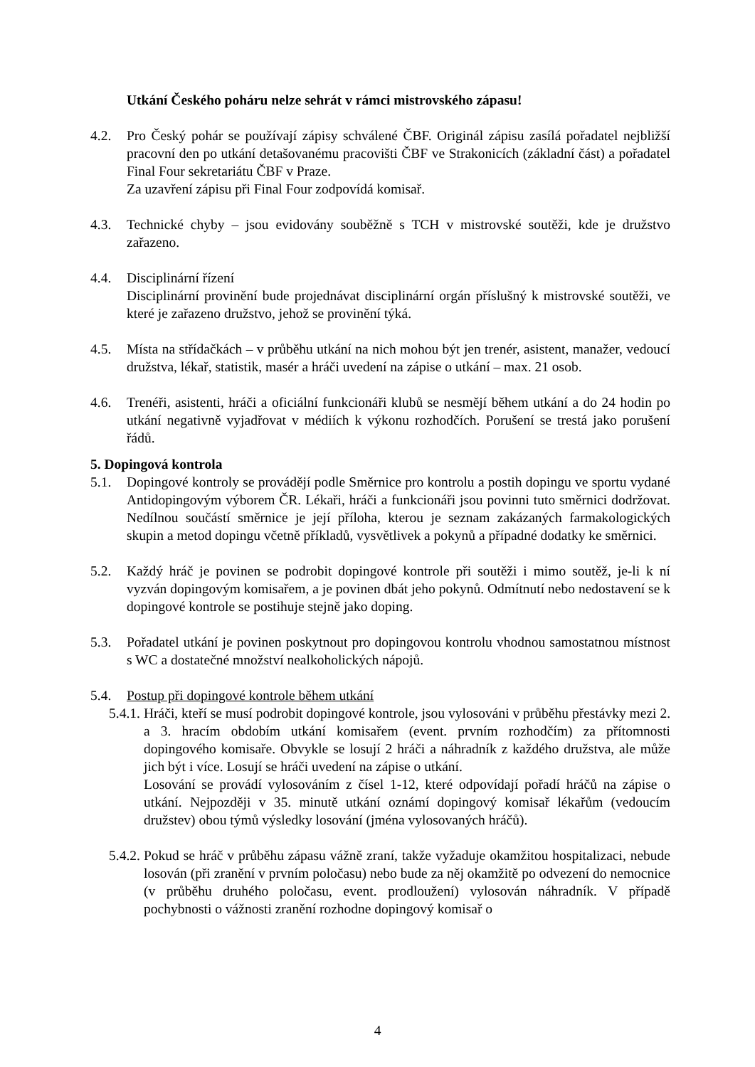Utkání Českého poháru nelze sehrát v rámci mistrovského zápasu!
4.2. Pro Český pohár se používají zápisy schválené ČBF. Originál zápisu zasílá pořadatel nejbližší pracovní den po utkání detašovanému pracovišti ČBF ve Strakonicích (základní část) a pořadatel Final Four sekretariátu ČBF v Praze.
Za uzavření zápisu při Final Four zodpovídá komisař.
4.3. Technické chyby – jsou evidovány souběžně s TCH v mistrovské soutěži, kde je družstvo zařazeno.
4.4. Disciplinární řízení
Disciplinární provinění bude projednávat disciplinární orgán příslušný k mistrovské soutěži, ve které je zařazeno družstvo, jehož se provinění týká.
4.5. Místa na střídačkách – v průběhu utkání na nich mohou být jen trenér, asistent, manažer, vedoucí družstva, lékař, statistik, masér a hráči uvedení na zápise o utkání – max. 21 osob.
4.6. Trenéři, asistenti, hráči a oficiální funkcionáři klubů se nesmějí během utkání a do 24 hodin po utkání negativně vyjadřovat v médiích k výkonu rozhodčích. Porušení se trestá jako porušení řádů.
5. Dopingová kontrola
5.1. Dopingové kontroly se provádějí podle Směrnice pro kontrolu a postih dopingu ve sportu vydané Antidopingovým výborem ČR. Lékaři, hráči a funkcionáři jsou povinni tuto směrnici dodržovat. Nedílnou součástí směrnice je její příloha, kterou je seznam zakázaných farmakologických skupin a metod dopingu včetně příkladů, vysvětlivek a pokynů a případné dodatky ke směrnici.
5.2. Každý hráč je povinen se podrobit dopingové kontrole při soutěži i mimo soutěž, je-li k ní vyzván dopingovým komisařem, a je povinen dbát jeho pokynů. Odmítnutí nebo nedostavení se k dopingové kontrole se postihuje stejně jako doping.
5.3. Pořadatel utkání je povinen poskytnout pro dopingovou kontrolu vhodnou samostatnou místnost s WC a dostatečné množství nealkoholických nápojů.
5.4. Postup při dopingové kontrole během utkání
5.4.1.
Hráči, kteří se musí podrobit dopingové kontrole, jsou vylosováni v průběhu přestávky mezi 2. a 3. hracím obdobím utkání komisařem (event. prvním rozhodčím) za přítomnosti dopingového komisaře. Obvykle se losují 2 hráči a náhradník z každého družstva, ale může jich být i více. Losují se hráči uvedení na zápise o utkání.
Losování se provádí vylosováním z čísel 1-12, které odpovídají pořadí hráčů na zápise o utkání. Nejpozději v 35. minutě utkání oznámí dopingový komisař lékařům (vedoucím družstev) obou týmů výsledky losování (jména vylosovaných hráčů).
5.4.2.
Pokud se hráč v průběhu zápasu vážně zraní, takže vyžaduje okamžitou hospitalizaci, nebude losován (při zranění v prvním poločasu) nebo bude za něj okamžitě po odvezení do nemocnice (v průběhu druhého poločasu, event. prodloužení) vylosován náhradník. V případě pochybnosti o vážnosti zranění rozhodne dopingový komisař o
4